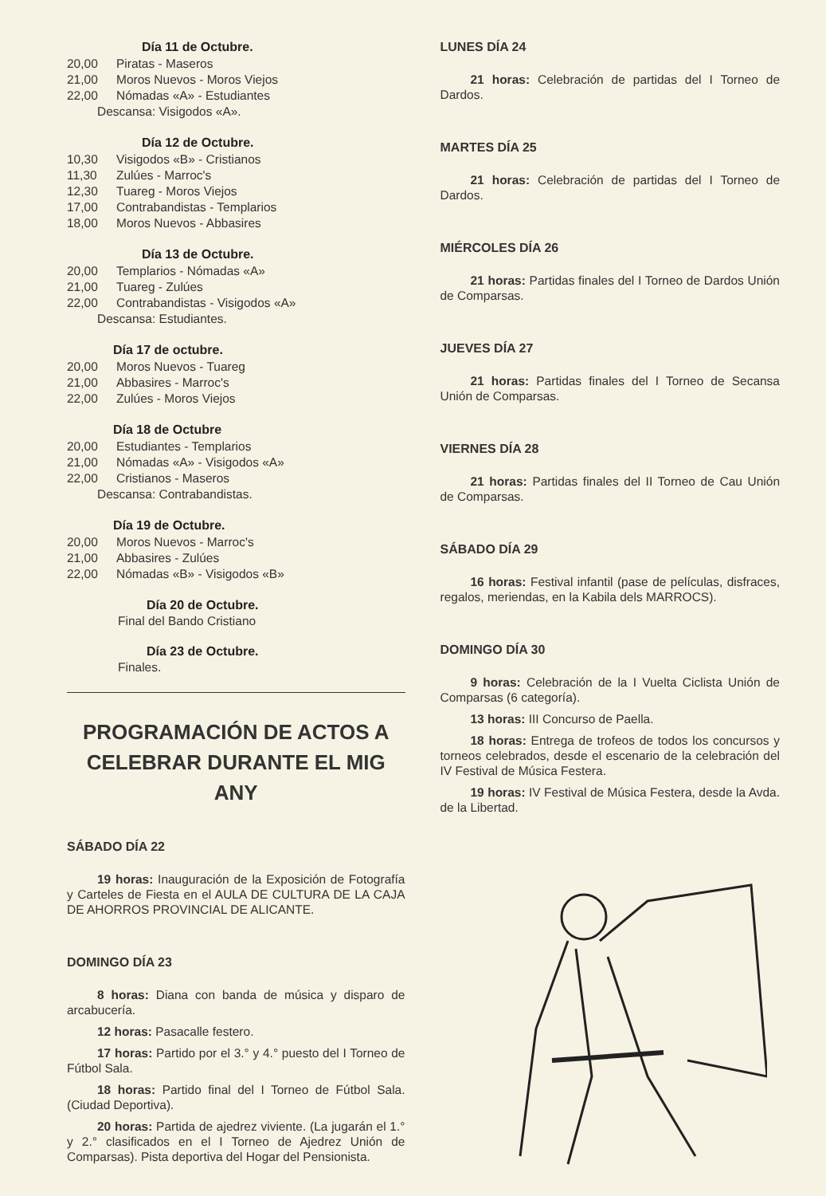Día 11 de Octubre.
20,00 Piratas - Maseros
21,00 Moros Nuevos - Moros Viejos
22,00 Nómadas «A» - Estudiantes
Descansa: Visigodos «A».
Día 12 de Octubre.
10,30 Visigodos «B» - Cristianos
11,30 Zulúes - Marroc's
12,30 Tuareg - Moros Viejos
17,00 Contrabandistas - Templarios
18,00 Moros Nuevos - Abbasires
Día 13 de Octubre.
20,00 Templarios - Nómadas «A»
21,00 Tuareg - Zulúes
22,00 Contrabandistas - Visigodos «A»
Descansa: Estudiantes.
Día 17 de octubre.
20,00 Moros Nuevos - Tuareg
21,00 Abbasires - Marroc's
22,00 Zulúes - Moros Viejos
Día 18 de Octubre
20,00 Estudiantes - Templarios
21,00 Nómadas «A» - Visigodos «A»
22,00 Cristianos - Maseros
Descansa: Contrabandistas.
Día 19 de Octubre.
20,00 Moros Nuevos - Marroc's
21,00 Abbasires - Zulúes
22,00 Nómadas «B» - Visigodos «B»
Día 20 de Octubre.
Final del Bando Cristiano
Día 23 de Octubre.
Finales.
PROGRAMACIÓN DE ACTOS A CELEBRAR DURANTE EL MIG ANY
SÁBADO DÍA 22
19 horas: Inauguración de la Exposición de Fotografía y Carteles de Fiesta en el AULA DE CULTURA DE LA CAJA DE AHORROS PROVINCIAL DE ALICANTE.
DOMINGO DÍA 23
8 horas: Diana con banda de música y disparo de arcabucería.
12 horas: Pasacalle festero.
17 horas: Partido por el 3.° y 4.° puesto del I Torneo de Fútbol Sala.
18 horas: Partido final del I Torneo de Fútbol Sala. (Ciudad Deportiva).
20 horas: Partida de ajedrez viviente. (La jugarán el 1.° y 2.° clasificados en el I Torneo de Ajedrez Unión de Comparsas). Pista deportiva del Hogar del Pensionista.
LUNES DÍA 24
21 horas: Celebración de partidas del I Torneo de Dardos.
MARTES DÍA 25
21 horas: Celebración de partidas del I Torneo de Dardos.
MIÉRCOLES DÍA 26
21 horas: Partidas finales del I Torneo de Dardos Unión de Comparsas.
JUEVES DÍA 27
21 horas: Partidas finales del I Torneo de Secansa Unión de Comparsas.
VIERNES DÍA 28
21 horas: Partidas finales del II Torneo de Cau Unión de Comparsas.
SÁBADO DÍA 29
16 horas: Festival infantil (pase de películas, disfraces, regalos, meriendas, en la Kabila dels MARROCS).
DOMINGO DÍA 30
9 horas: Celebración de la I Vuelta Ciclista Unión de Comparsas (6 categoría).
13 horas: III Concurso de Paella.
18 horas: Entrega de trofeos de todos los concursos y torneos celebrados, desde el escenario de la celebración del IV Festival de Música Festera.
19 horas: IV Festival de Música Festera, desde la Avda. de la Libertad.